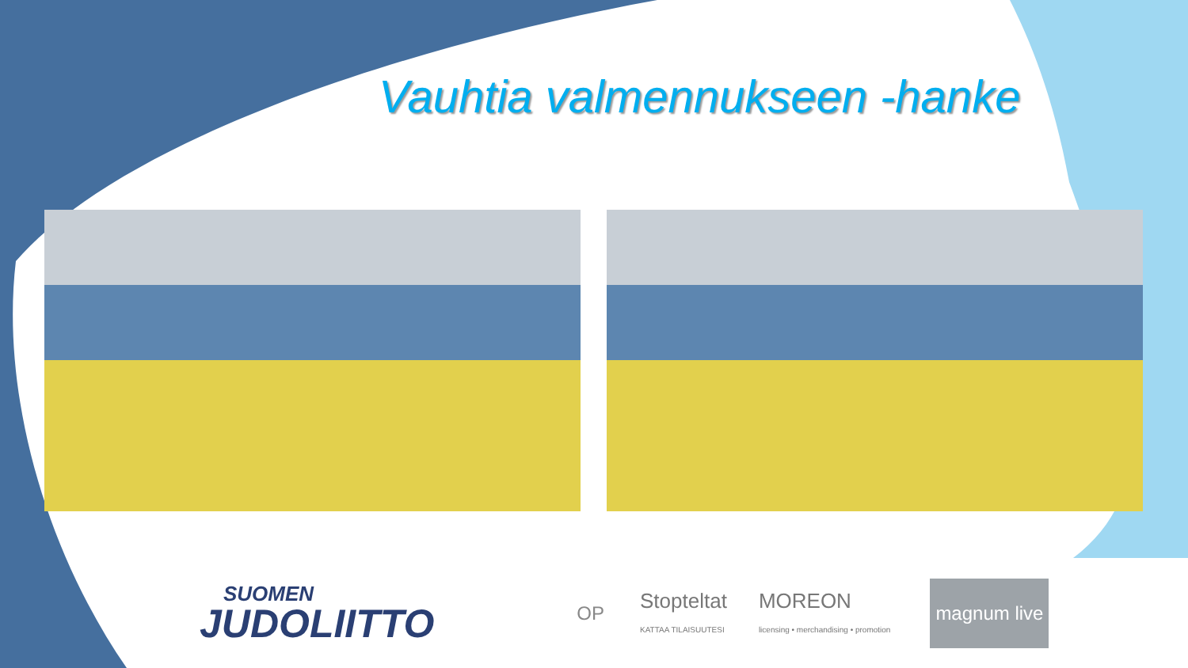Vauhtia valmennukseen -hanke
SUOMEN
JUDOLIITTO
OP
Stopteltat
KATTAA TILAISUUTESI
MOREON
licensing • merchandising • promotion
magnum live